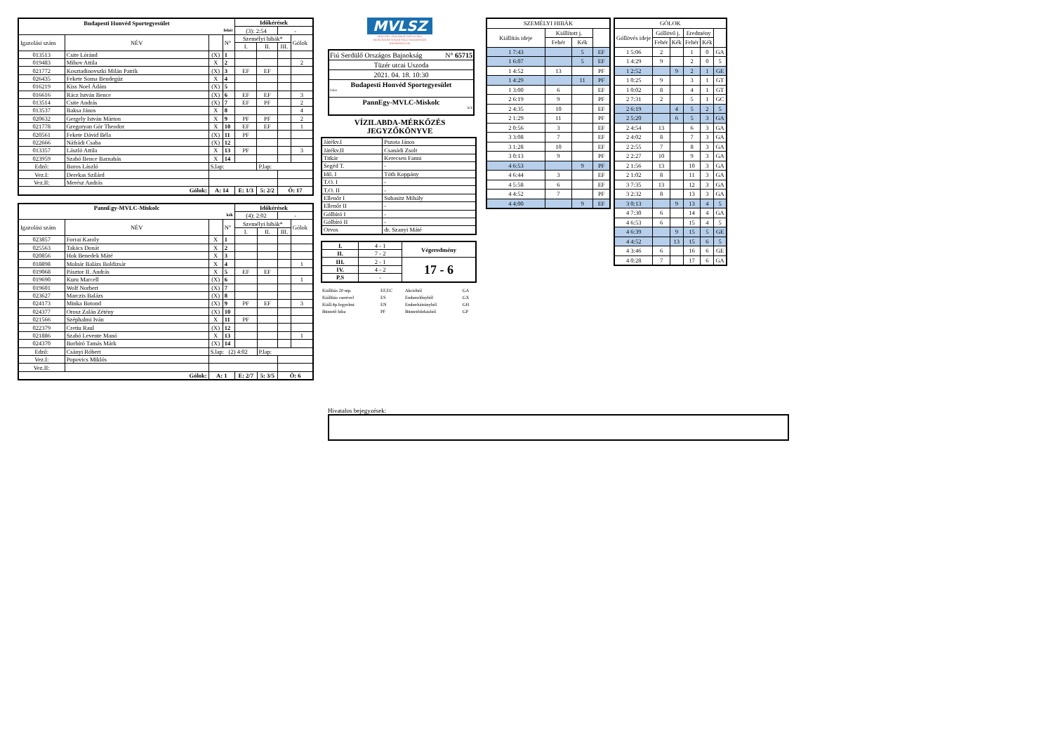| Budapesti Honvéd Sportegyesület fehér | | | | Időkérések | | | |
| | | | | (3): 2:54 | | - | |
| Igazolási szám | NÉV | | N° | Személyi hibák* | | | Gólok |
| | | | | I. | II. | III. | |
| 013513 | Csite Lóránd | (X) | 1 | | | | |
| 019483 | Mihov Attila | X | 2 | | | | 2 |
| 021772 | Kosztadinovszki Milán Patrik | (X) | 3 | EF | EF | | |
| 026435 | Fekete Soma Bendegúz | X | 4 | | | | |
| 016219 | Kiss Noel Ádám | (X) | 5 | | | | |
| 016616 | Rácz István Bence | (X) | 6 | EF | EF | | 3 |
| 013514 | Csite András | (X) | 7 | EF | PF | | 2 |
| 013537 | Baksa János | X | 8 | | | | 4 |
| 020632 | Gergely István Márton | X | 9 | PF | PF | | 2 |
| 021778 | Gregoryan Gór Theodor | X | 10 | EF | EF | | 1 |
| 020561 | Fekete Dávid Béla | (X) | 11 | PF | | | |
| 022666 | Náfrádi Csaba | (X) | 12 | | | | |
| 013357 | László Attila | X | 13 | PF | | | 3 |
| 023959 | Szabó Bence Barnabás | X | 14 | | | | |
| Edző: | Boros László | S.lap: | | | P.lap: | | |
| Vez.I: | Derekas Szilárd | | | | | | |
| Vez.II: | Merész András | | | | | | |
| Gólok: | | A: 14 | | E: 1/3 | 5: 2/2 | Ö: 17 | |
| PannEgy-MVLC-Miskolc kék | | | | Időkérések | | | |
| | | | | (4): 2:02 | | - | |
| Igazolási szám | NÉV | | N° | Személyi hibák* | | | Gólok |
| | | | | I. | II. | III. | |
| 023857 | Forrai Karoly | X | 1 | | | | |
| 025563 | Takács Donát | X | 2 | | | | |
| 020856 | Hok Benedek Máté | X | 3 | | | | |
| 018898 | Molnár Balázs Boldizsár | X | 4 | | | | 1 |
| 019068 | Pásztor II. András | X | 5 | EF | EF | | |
| 019690 | Kuru Marcell | (X) | 6 | | | | 1 |
| 019601 | Wolf Norbert | (X) | 7 | | | | |
| 023627 | Marczis Balázs | (X) | 8 | | | | |
| 024173 | Minka Botond | (X) | 9 | PF | EF | | 3 |
| 024377 | Orosz Zalán Zétény | (X) | 10 | | | | |
| 021566 | Széphalmi Iván | X | 11 | PF | | | |
| 022379 | Cretiu Raul | (X) | 12 | | | | |
| 021886 | Szabó Levente Manó | X | 13 | | | | 1 |
| 024370 | Borbíró Tamás Márk | (X) | 14 | | | | |
| Edző: | Csányi Róbert | S.lap: (2) 4:02 | | | P.lap: | | |
| Vez.I: | Popovics Miklós | | | | | | |
| Vez.II: | | | | | | | |
| Gólok: | | A: 1 | | E: 2/7 | 5: 3/5 | Ö: 6 | |
MVLSZ
MAGYAR VÍZILABDA SZÖVETSÉG
HUNGARIAN WATER POLO FEDERATION
WATERPOLO.HU
Fiú Serdülő Országos Bajnokság N° 65715
Tüzér utcai Uszoda
2021. 04. 18. 10:30
Budapesti Honvéd Sportegyesület
fehér
PannEgy-MVLC-Miskolc
kék
VÍZILABDA-MÉRKŐZÉS
JEGYZŐKÖNYVE
| Játékv.I | Pszota János |
| Játékv.II | Csanádi Zsolt |
| Titkár | Kerecsen Fanni |
| Segéd T. | - |
| Idő. I | Tóth Koppány |
| T.O. I | - |
| T.O. II | - |
| Ellenőr I | Subasitz Mihály |
| Ellenőr II | - |
| Gólbíró I | - |
| Gólbíró II | - |
| Orvos | dr. Szanyi Máté |
| I. | 4 - 1 | Végeredmény |
| II. | 7 - 2 | |
| III. | 2 - 1 | 17 - 6 |
| IV. | 4 - 2 | |
| P.S | - | |
| Kiállítás 20 mp. | EF,EC | Akcióból | GA |
| Kiállítás cserével | ES | Emberelőnyből | GX |
| Kiáll.4p.fegyelmi | EN | Emberhátrányból | GH |
| Büntető hiba | PF | Büntetődobásból | GP |
| SZEMÉLYI HIBÁK | | | |
| Kiállítás ideje | Kiállított j. | | |
| | Fehér | Kék | |
| 1 7:43 | | 5 | EF |
| 1 6:07 | | 5 | EF |
| 1 4:52 | 13 | | PF |
| 1 4:29 | | 11 | PF |
| 1 3:00 | 6 | | EF |
| 2 6:19 | 9 | | PF |
| 2 4:35 | 10 | | EF |
| 2 1:29 | 11 | | PF |
| 2 0:56 | 3 | | EF |
| 3 3:08 | 7 | | EF |
| 3 1:28 | 10 | | EF |
| 3 0:13 | 9 | | PF |
| 4 6:53 | | 9 | PF |
| 4 6:44 | 3 | | EF |
| 4 5:58 | 6 | | EF |
| 4 4:52 | 7 | | PF |
| 4 4:00 | | 9 | EF |
| GÓLOK | | | | | |
| Góllövés ideje | Góllövő j. | | Eredmény | | |
| | Fehér | Kék | Fehér | Kék | |
| 1 5:06 | 2 | | 1 | 0 | GA |
| 1 4:29 | 9 | | 2 | 0 | 5 |
| 1 2:52 | | 9 | 2 | 1 | GE |
| 1 0:25 | 9 | | 3 | 1 | GT |
| 1 0:02 | 8 | | 4 | 1 | GT |
| 2 7:31 | 2 | | 5 | 1 | GC |
| 2 6:19 | | 4 | 5 | 2 | 5 |
| 2 5:20 | | 6 | 5 | 3 | GA |
| 2 4:54 | 13 | | 6 | 3 | GA |
| 2 4:02 | 8 | | 7 | 3 | GA |
| 2 2:55 | 7 | | 8 | 3 | GA |
| 2 2:27 | 10 | | 9 | 3 | GA |
| 2 1:56 | 13 | | 10 | 3 | GA |
| 2 1:02 | 8 | | 11 | 3 | GA |
| 3 7:35 | 13 | | 12 | 3 | GA |
| 3 2:32 | 8 | | 13 | 3 | GA |
| 3 0:13 | | 9 | 13 | 4 | 5 |
| 4 7:30 | 6 | | 14 | 4 | GA |
| 4 6:53 | 6 | | 15 | 4 | 5 |
| 4 6:39 | | 9 | 15 | 5 | GE |
| 4 4:52 | | 13 | 15 | 6 | 5 |
| 4 3:46 | 6 | | 16 | 6 | GE |
| 4 0:28 | 7 | | 17 | 6 | GA |
Hivatalos bejegyzések: